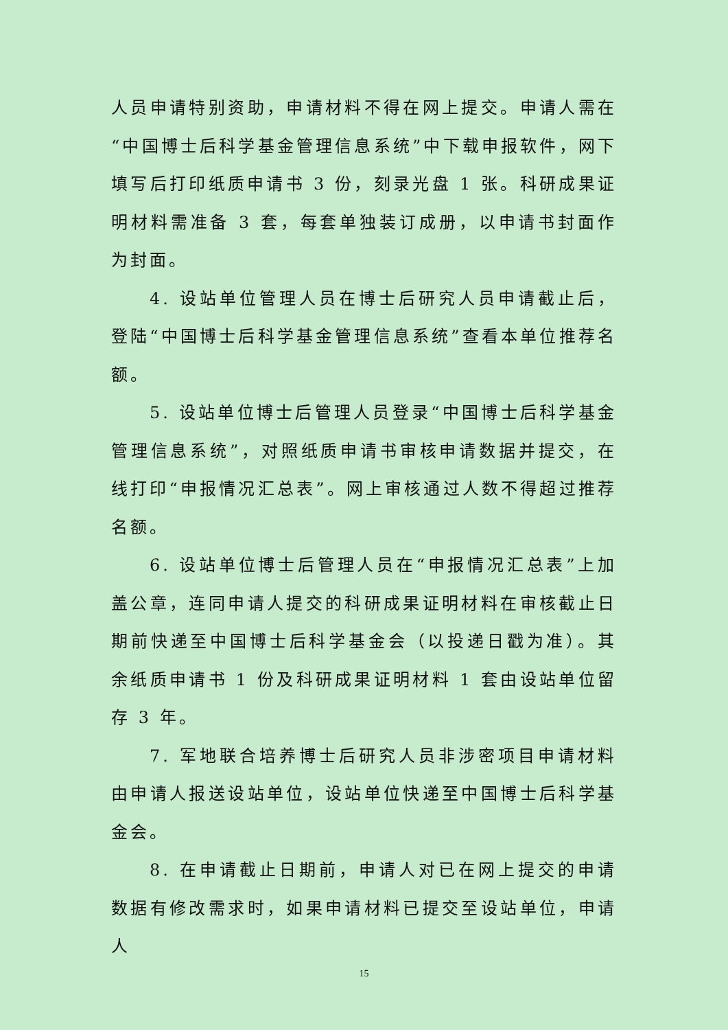人员申请特别资助，申请材料不得在网上提交。申请人需在“中国博士后科学基金管理信息系统”中下载申报软件，网下填写后打印纸质申请书 3 份，刻录光盘 1 张。科研成果证明材料需准备 3 套，每套单独装订成册，以申请书封面作为封面。
4. 设站单位管理人员在博士后研究人员申请截止后，登陆“中国博士后科学基金管理信息系统”查看本单位推荐名额。
5. 设站单位博士后管理人员登录“中国博士后科学基金管理信息系统”，对照纸质申请书审核申请数据并提交，在线打印“申报情况汇总表”。网上审核通过人数不得超过推荐名额。
6. 设站单位博士后管理人员在“申报情况汇总表”上加盖公章，连同申请人提交的科研成果证明材料在审核截止日期前快递至中国博士后科学基金会（以投递日戳为准）。其余纸质申请书 1 份及科研成果证明材料 1 套由设站单位留存 3 年。
7. 军地联合培养博士后研究人员非涉密项目申请材料由申请人报送设站单位，设站单位快递至中国博士后科学基金会。
8. 在申请截止日期前，申请人对已在网上提交的申请数据有修改需求时，如果申请材料已提交至设站单位，申请人
15